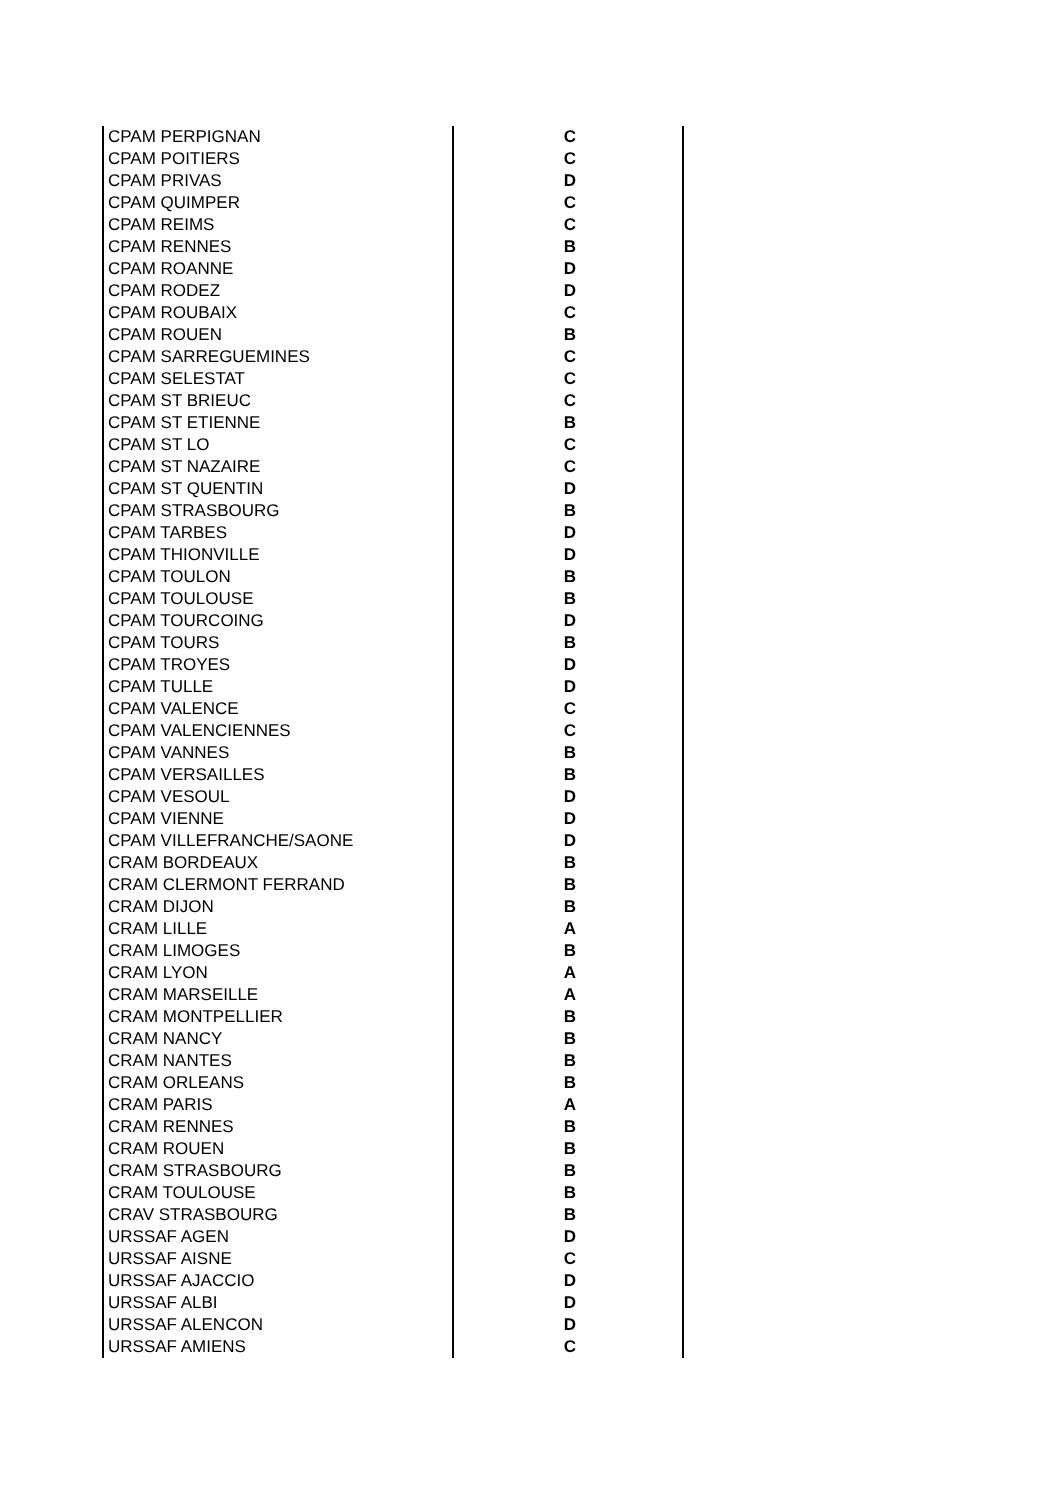| CPAM PERPIGNAN | C |
| CPAM POITIERS | C |
| CPAM PRIVAS | D |
| CPAM QUIMPER | C |
| CPAM REIMS | C |
| CPAM RENNES | B |
| CPAM ROANNE | D |
| CPAM RODEZ | D |
| CPAM ROUBAIX | C |
| CPAM ROUEN | B |
| CPAM SARREGUEMINES | C |
| CPAM SELESTAT | C |
| CPAM ST BRIEUC | C |
| CPAM ST ETIENNE | B |
| CPAM ST LO | C |
| CPAM ST NAZAIRE | C |
| CPAM ST QUENTIN | D |
| CPAM STRASBOURG | B |
| CPAM TARBES | D |
| CPAM THIONVILLE | D |
| CPAM TOULON | B |
| CPAM TOULOUSE | B |
| CPAM TOURCOING | D |
| CPAM TOURS | B |
| CPAM TROYES | D |
| CPAM TULLE | D |
| CPAM VALENCE | C |
| CPAM VALENCIENNES | C |
| CPAM VANNES | B |
| CPAM VERSAILLES | B |
| CPAM VESOUL | D |
| CPAM VIENNE | D |
| CPAM VILLEFRANCHE/SAONE | D |
| CRAM BORDEAUX | B |
| CRAM CLERMONT FERRAND | B |
| CRAM DIJON | B |
| CRAM LILLE | A |
| CRAM LIMOGES | B |
| CRAM LYON | A |
| CRAM MARSEILLE | A |
| CRAM MONTPELLIER | B |
| CRAM NANCY | B |
| CRAM NANTES | B |
| CRAM ORLEANS | B |
| CRAM PARIS | A |
| CRAM RENNES | B |
| CRAM ROUEN | B |
| CRAM STRASBOURG | B |
| CRAM TOULOUSE | B |
| CRAV STRASBOURG | B |
| URSSAF AGEN | D |
| URSSAF AISNE | C |
| URSSAF AJACCIO | D |
| URSSAF ALBI | D |
| URSSAF ALENCON | D |
| URSSAF AMIENS | C |